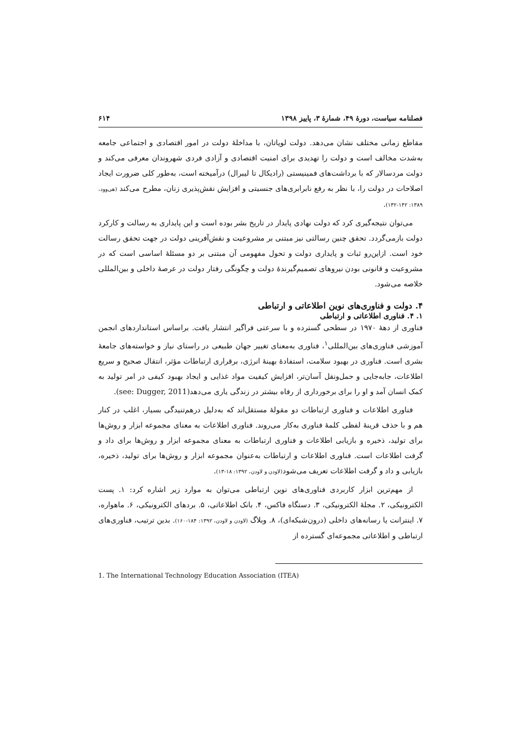فصلنامه سیاست، دورهٔ ۴۹، شمارهٔ ۳، پاییز ۱۳۹۸ ۶۱۴
مقاطع زمانی مختلف نشان می‌دهد. دولت لویاتان، با مداخلهٔ دولت در امور اقتصادی و اجتماعی جامعه به‌شدت مخالف است و دولت را تهدیدی برای امنیت اقتصادی و آزادی فردی شهروندان معرفی می‌کند و دولت مردسالار که با برداشت‌های فمینیستی (رادیکال تا لیبرال) درآمیخته است، به‌طور کلی ضرورت ایجاد اصلاحات در دولت را، با نظر به رفع نابرابری‌های جنسیتی و افزایش نقش‌پذیری زنان، مطرح می‌کند (هی‌وود، ۱۳۸۹: ۱۴۲-۱۳۲).
می‌توان نتیجه‌گیری کرد که دولت نهادی پایدار در تاریخ بشر بوده است و این پایداری به رسالت و کارکرد دولت بازمی‌گردد. تحقق چنین رسالتی نیز مبتنی بر مشروعیت و نقش‌آفرینی دولت در جهت تحقق رسالت خود است. ازاین‌رو ثبات و پایداری دولت و تحول مفهومی آن مبتنی بر دو مسئلهٔ اساسی است که در مشروعیت و قانونی بودن نیروهای تصمیم‌گیرندهٔ دولت و چگونگی رفتار دولت در عرصهٔ داخلی و بین‌المللی خلاصه می‌شود.
۴. دولت و فناوری‌های نوین اطلاعاتی و ارتباطی
۱. ۴. فناوری اطلاعاتی و ارتباطی
فناوری از دههٔ ۱۹۷۰ در سطحی گسترده و با سرعتی فراگیر انتشار یافت. براساس استانداردهای انجمن آموزشی فناوری‌های بین‌المللی<sup>۱</sup>، فناوری به‌معنای تغییر جهان طبیعی در راستای نیاز و خواسته‌های جامعهٔ بشری است. فناوری در بهبود سلامت، استفادهٔ بهینهٔ انرژی، برقراری ارتباطات مؤثر، انتقال صحیح و سریع اطلاعات، جابه‌جایی و حمل‌ونقل آسان‌تر، افزایش کیفیت مواد غذایی و ایجاد بهبود کیفی در امر تولید به کمک انسان آمد و او را برای برخورداری از رفاه بیشتر در زندگی یاری می‌دهد(see: Dugger, 2011).
فناوری اطلاعات و فناوری ارتباطات دو مقولهٔ مستقل‌اند که به‌دلیل درهم‌تنیدگی بسیار، اغلب در کنار هم و با حذف قرینهٔ لفظی کلمهٔ فناوری به‌کار می‌روند. فناوری اطلاعات به معنای مجموعه ابزار و روش‌ها برای تولید، ذخیره و بازیابی اطلاعات و فناوری ارتباطات به معنای مجموعه ابزار و روش‌ها برای داد و گرفت اطلاعات است. فناوری اطلاعات و ارتباطات به‌عنوان مجموعه ابزار و روش‌ها برای تولید، ذخیره، بازیابی و داد و گرفت اطلاعات تعریف می‌شود(لاودن و لاودن، ۱۳۹۲: ۱۸-۱۳).
از مهم‌ترین ابزار کاربردی فناوری‌های نوین ارتباطی می‌توان به موارد زیر اشاره کرد: ۱. پست الکترونیکی، ۲. مجلهٔ الکترونیکی، ۳. دستگاه فاکس، ۴. بانک اطلاعاتی، ۵. بردهای الکترونیکی، ۶. ماهواره، ۷. اینترانت یا رسانه‌های داخلی (درون‌شبکه‌ای)، ۸. وبلاگ (لاودن و لاودن، ۱۳۹۲: ۱۸۴-۱۶۰). بدین ترتیب، فناوری‌های ارتباطی و اطلاعاتی مجموعه‌ای گسترده از
1. The International Technology Education Association (ITEA)